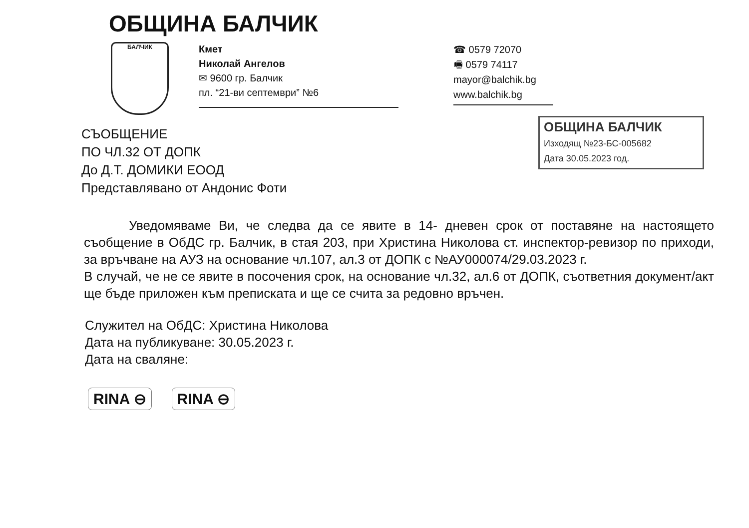ОБЩИНА БАЛЧИК
БАЛЧИК
Кмет
Николай Ангелов
✉ 9600 гр. Балчик
пл. “21-ви септември” №6
☎ 0579 72070
🖷 0579 74117
mayor@balchik.bg
www.balchik.bg
ОБЩИНА БАЛЧИК
Изходящ №23-БС-005682
Дата 30.05.2023 год.
СЪОБЩЕНИЕ
ПО ЧЛ.32 ОТ ДОПК
До Д.Т. ДОМИКИ ЕООД
Представлявано от Андонис Фоти
Уведомяваме Ви, че следва да се явите в 14- дневен срок от поставяне на настоящето съобщение в ОбДС гр. Балчик, в стая 203, при Христина Николова ст. инспектор-ревизор по приходи, за връчване на АУЗ на основание чл.107, ал.3 от ДОПК с №АУ000074/29.03.2023 г.
В случай, че не се явите в посочения срок, на основание чл.32, ал.6 от ДОПК, съответния документ/акт ще бъде приложен към преписката и ще се счита за редовно връчен.
Служител на ОбДС: Христина Николова
Дата на публикуване: 30.05.2023 г.
Дата на сваляне:
RINA ⊖ RINA ⊖